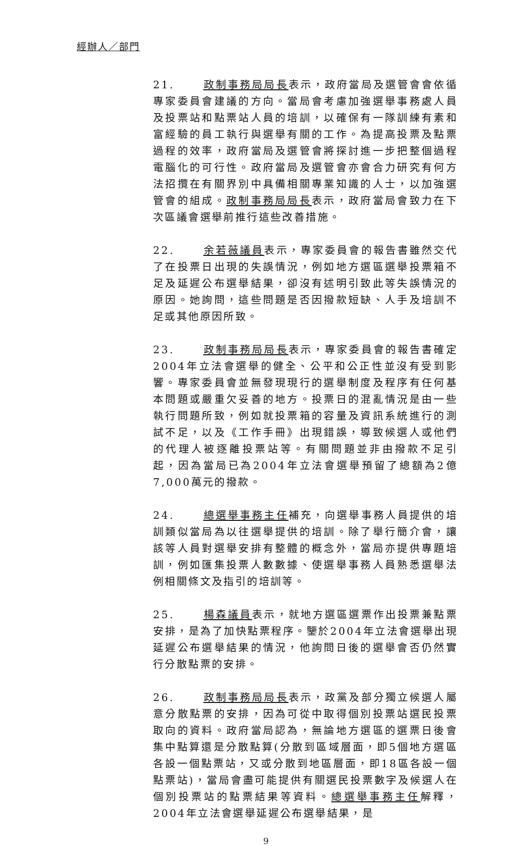經辦人／部門
21. 政制事務局局長表示，政府當局及選管會會依循專家委員會建議的方向。當局會考慮加強選舉事務處人員及投票站和點票站人員的培訓，以確保有一隊訓練有素和富經驗的員工執行與選舉有關的工作。為提高投票及點票過程的效率，政府當局及選管會將探討進一步把整個過程電腦化的可行性。政府當局及選管會亦會合力研究有何方法招攬在有關界別中具備相關專業知識的人士，以加強選管會的組成。政制事務局局長表示，政府當局會致力在下次區議會選舉前推行這些改善措施。
22. 余若薇議員表示，專家委員會的報告書雖然交代了在投票日出現的失誤情況，例如地方選區選舉投票箱不足及延遲公布選舉結果，卻沒有述明引致此等失誤情況的原因。她詢問，這些問題是否因撥款短缺、人手及培訓不足或其他原因所致。
23. 政制事務局局長表示，專家委員會的報告書確定2004年立法會選舉的健全、公平和公正性並沒有受到影響。專家委員會並無發現現行的選舉制度及程序有任何基本問題或嚴重欠妥善的地方。投票日的混亂情況是由一些執行問題所致，例如就投票箱的容量及資訊系統進行的測試不足，以及《工作手冊》出現錯誤，導致候選人或他們的代理人被逐離投票站等。有關問題並非由撥款不足引起，因為當局已為2004年立法會選舉預留了總額為2億7,000萬元的撥款。
24. 總選舉事務主任補充，向選舉事務人員提供的培訓類似當局為以往選舉提供的培訓。除了舉行簡介會，讓該等人員對選舉安排有整體的概念外，當局亦提供專題培訓，例如匯集投票人數數據、使選舉事務人員熟悉選舉法例相關條文及指引的培訓等。
25. 楊森議員表示，就地方選區選票作出投票兼點票安排，是為了加快點票程序。鑒於2004年立法會選舉出現延遲公布選舉結果的情況，他詢問日後的選舉會否仍然實行分散點票的安排。
26. 政制事務局局長表示，政黨及部分獨立候選人屬意分散點票的安排，因為可從中取得個別投票站選民投票取向的資料。政府當局認為，無論地方選區的選票日後會集中點算還是分散點算(分散到區域層面，即5個地方選區各設一個點票站，又或分散到地區層面，即18區各設一個點票站)，當局會盡可能提供有關選民投票數字及候選人在個別投票站的點票結果等資料。總選舉事務主任解釋，2004年立法會選舉延遲公布選舉結果，是
9